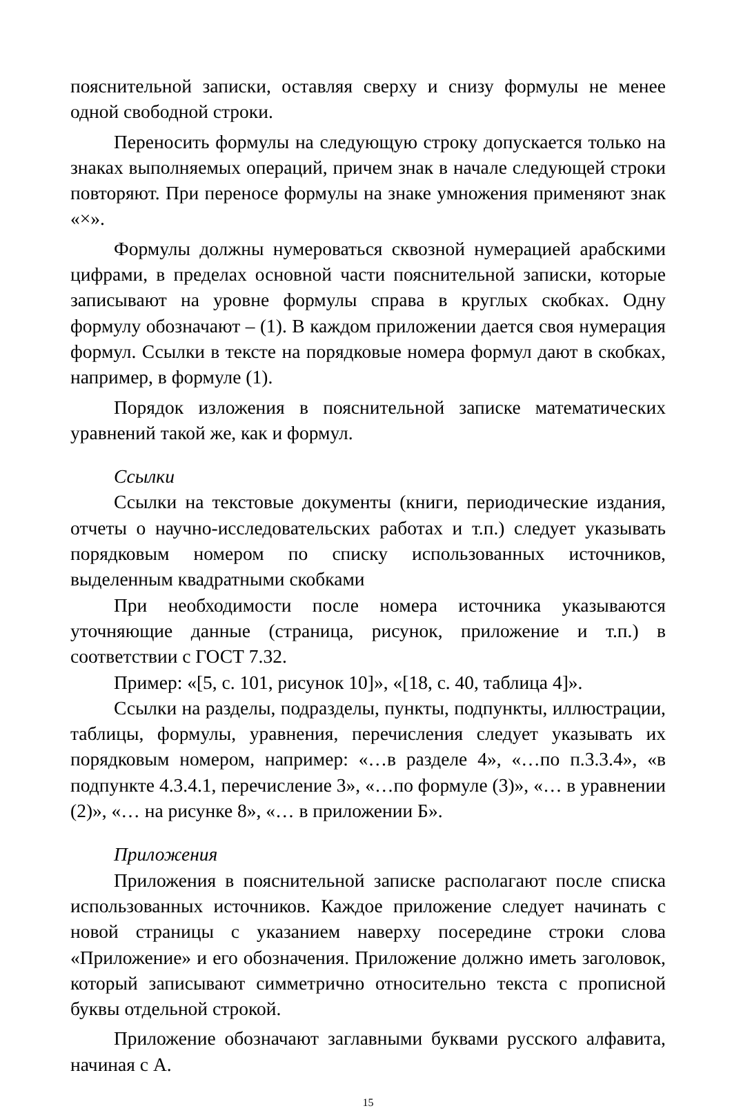пояснительной записки, оставляя сверху и снизу формулы не менее одной свободной строки.
Переносить формулы на следующую строку допускается только на знаках выполняемых операций, причем знак в начале следующей строки повторяют. При переносе формулы на знаке умножения применяют знак «×».
Формулы должны нумероваться сквозной нумерацией арабскими цифрами, в пределах основной части пояснительной записки, которые записывают на уровне формулы справа в круглых скобках. Одну формулу обозначают – (1). В каждом приложении дается своя нумерация формул. Ссылки в тексте на порядковые номера формул дают в скобках, например, в формуле (1).
Порядок изложения в пояснительной записке математических уравнений такой же, как и формул.
Ссылки
Ссылки на текстовые документы (книги, периодические издания, отчеты о научно-исследовательских работах и т.п.) следует указывать порядковым номером по списку использованных источников, выделенным квадратными скобками
При необходимости после номера источника указываются уточняющие данные (страница, рисунок, приложение и т.п.) в соответствии с ГОСТ 7.32.
Пример: «[5, с. 101, рисунок 10]», «[18, с. 40, таблица 4]».
Ссылки на разделы, подразделы, пункты, подпункты, иллюстрации, таблицы, формулы, уравнения, перечисления следует указывать их порядковым номером, например: «…в разделе 4», «…по п.3.3.4», «в подпункте 4.3.4.1, перечисление 3», «…по формуле (3)», «… в уравнении (2)», «… на рисунке 8», «… в приложении Б».
Приложения
Приложения в пояснительной записке располагают после списка использованных источников. Каждое приложение следует начинать с новой страницы с указанием наверху посередине строки слова «Приложение» и его обозначения. Приложение должно иметь заголовок, который записывают симметрично относительно текста с прописной буквы отдельной строкой.
Приложение обозначают заглавными буквами русского алфавита, начиная с А.
15